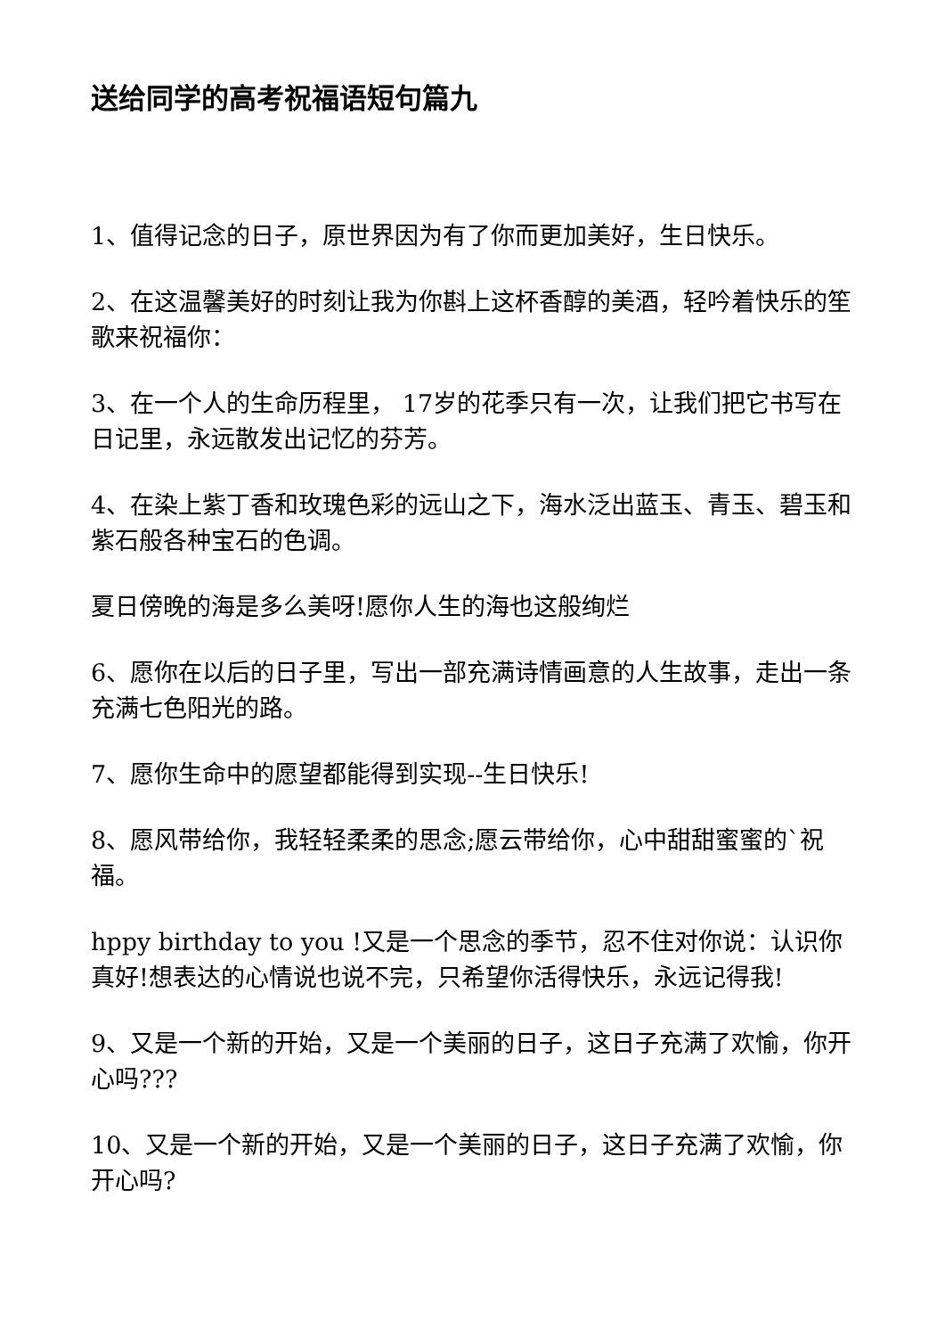送给同学的高考祝福语短句篇九
1、值得记念的日子，原世界因为有了你而更加美好，生日快乐。
2、在这温馨美好的时刻让我为你斟上这杯香醇的美酒，轻吟着快乐的笙歌来祝福你：
3、在一个人的生命历程里， 17岁的花季只有一次，让我们把它书写在日记里，永远散发出记忆的芬芳。
4、在染上紫丁香和玫瑰色彩的远山之下，海水泛出蓝玉、青玉、碧玉和紫石般各种宝石的色调。
夏日傍晚的海是多么美呀!愿你人生的海也这般绚烂
6、愿你在以后的日子里，写出一部充满诗情画意的人生故事，走出一条充满七色阳光的路。
7、愿你生命中的愿望都能得到实现--生日快乐!
8、愿风带给你，我轻轻柔柔的思念;愿云带给你，心中甜甜蜜蜜的`祝福。
hppy birthday to you !又是一个思念的季节，忍不住对你说：认识你真好!想表达的心情说也说不完，只希望你活得快乐，永远记得我!
9、又是一个新的开始，又是一个美丽的日子，这日子充满了欢愉，你开心吗???
10、又是一个新的开始，又是一个美丽的日子，这日子充满了欢愉，你开心吗?